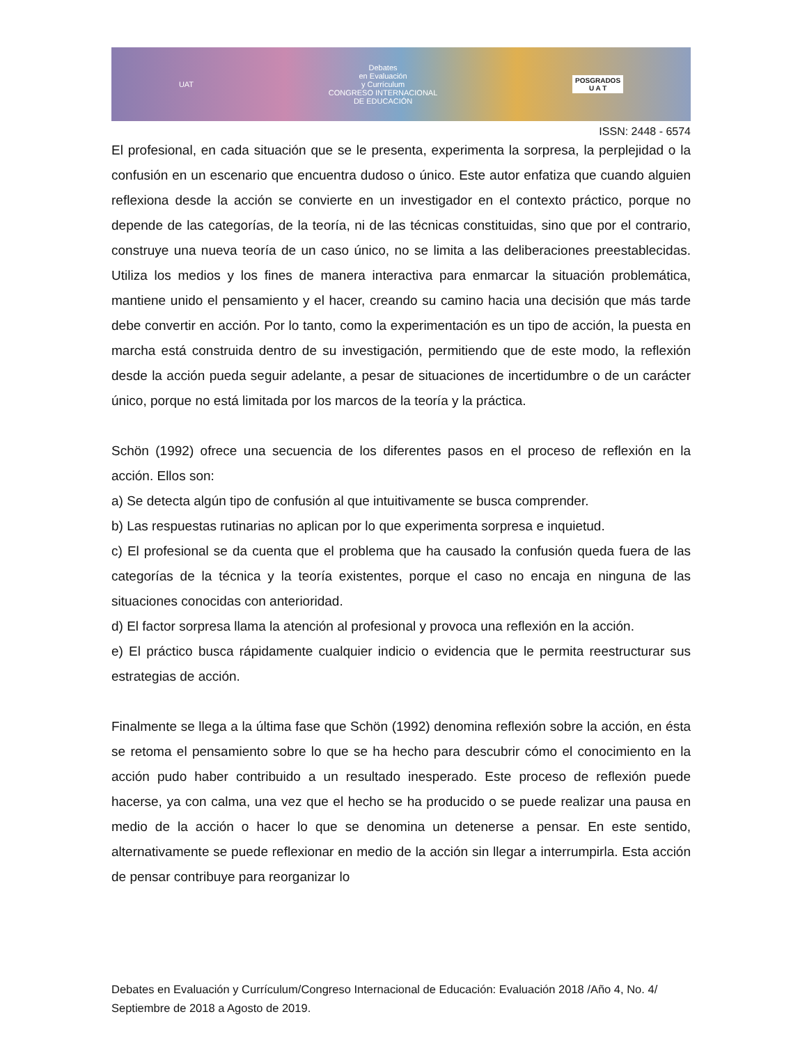UAT Debates
en Evaluación
y Currículum
CONGRESO INTERNACIONAL
DE EDUCACIÓN POSGRADOS
U A T
ISSN: 2448 - 6574
El profesional, en cada situación que se le presenta, experimenta la sorpresa, la perplejidad o la confusión en un escenario que encuentra dudoso o único. Este autor enfatiza que cuando alguien reflexiona desde la acción se convierte en un investigador en el contexto práctico, porque no depende de las categorías, de la teoría, ni de las técnicas constituidas, sino que por el contrario, construye una nueva teoría de un caso único, no se limita a las deliberaciones preestablecidas. Utiliza los medios y los fines de manera interactiva para enmarcar la situación problemática, mantiene unido el pensamiento y el hacer, creando su camino hacia una decisión que más tarde debe convertir en acción. Por lo tanto, como la experimentación es un tipo de acción, la puesta en marcha está construida dentro de su investigación, permitiendo que de este modo, la reflexión desde la acción pueda seguir adelante, a pesar de situaciones de incertidumbre o de un carácter único, porque no está limitada por los marcos de la teoría y la práctica.
Schön (1992) ofrece una secuencia de los diferentes pasos en el proceso de reflexión en la acción. Ellos son:
a) Se detecta algún tipo de confusión al que intuitivamente se busca comprender.
b) Las respuestas rutinarias no aplican por lo que experimenta sorpresa e inquietud.
c) El profesional se da cuenta que el problema que ha causado la confusión queda fuera de las categorías de la técnica y la teoría existentes, porque el caso no encaja en ninguna de las situaciones conocidas con anterioridad.
d) El factor sorpresa llama la atención al profesional y provoca una reflexión en la acción.
e) El práctico busca rápidamente cualquier indicio o evidencia que le permita reestructurar sus estrategias de acción.
Finalmente se llega a la última fase que Schön (1992) denomina reflexión sobre la acción, en ésta se retoma el pensamiento sobre lo que se ha hecho para descubrir cómo el conocimiento en la acción pudo haber contribuido a un resultado inesperado. Este proceso de reflexión puede hacerse, ya con calma, una vez que el hecho se ha producido o se puede realizar una pausa en medio de la acción o hacer lo que se denomina un detenerse a pensar. En este sentido, alternativamente se puede reflexionar en medio de la acción sin llegar a interrumpirla. Esta acción de pensar contribuye para reorganizar lo
Debates en Evaluación y Currículum/Congreso Internacional de Educación: Evaluación 2018 /Año 4, No. 4/ Septiembre de 2018 a Agosto de 2019.